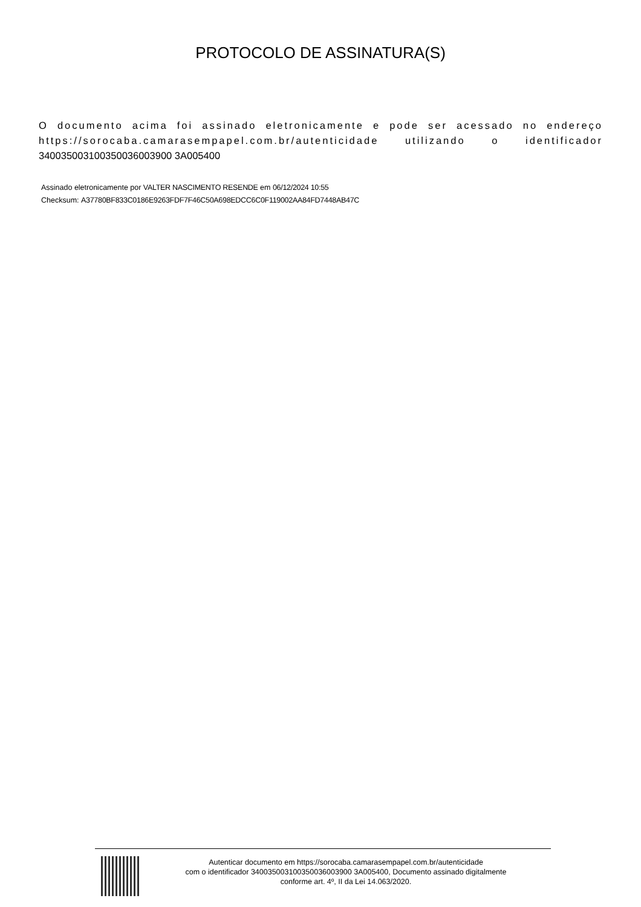PROTOCOLO DE ASSINATURA(S)
O documento acima foi assinado eletronicamente e pode ser acessado no endereço https://sorocaba.camarasempapel.com.br/autenticidade utilizando o identificador 340035003100350036003900 3A005400
Assinado eletronicamente por VALTER NASCIMENTO RESENDE em 06/12/2024 10:55
Checksum: A37780BF833C0186E9263FDF7F46C50A698EDCC6C0F119002AA84FD7448AB47C
Autenticar documento em https://sorocaba.camarasempapel.com.br/autenticidade
com o identificador 340035003100350036003900 3A005400, Documento assinado digitalmente
conforme art. 4º, II da Lei 14.063/2020.